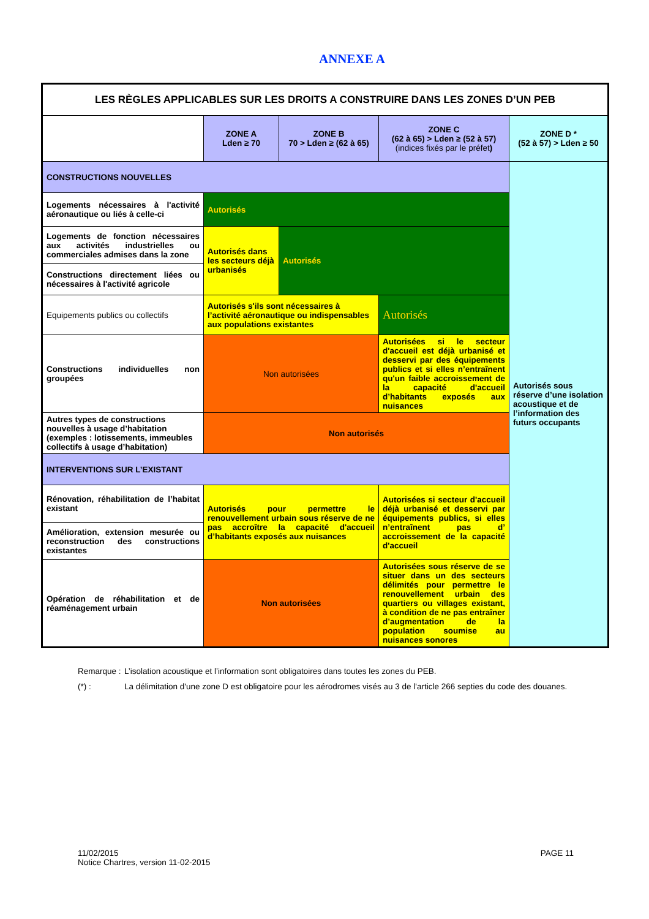ANNEXE A
| LES RÈGLES APPLICABLES SUR LES DROITS A CONSTRUIRE DANS LES ZONES D’UN PEB | | | | |
| | ZONE A Lden ≥ 70 | ZONE B 70 > Lden ≥ (62 à 65) | ZONE C (62 à 65) > Lden ≥ (52 à 57) (indices fixés par le préfet ) | ZONE D * (52 à 57) > Lden ≥ 50 |
| CONSTRUCTIONS NOUVELLES | | | | Autorisés sous réserve d’une isolation acoustique et de l’information des futurs occupants |
| Logements nécessaires à l'activité aéronautique ou liés à celle-ci | Autorisés | | | |
| Logements de fonction nécessaires aux activités industrielles ou commerciales admises dans la zone | Autorisés dans les secteurs déjà urbanisés | Autorisés | | |
| Constructions directement liées ou nécessaires à l'activité agricole | | | | |
| Equipements publics ou collectifs | Autorisés s'ils sont nécessaires à l’activité aéronautique ou indispensables aux populations existantes | | Autorisés | |
| Constructions individuelles non groupées | Non autorisées | | Autorisées si le secteur d'accueil est déjà urbanisé et desservi par des équipements publics et si elles n’entraînent qu'un faible accroissement de la capacité d'accueil d’habitants exposés aux nuisances | |
| Autres types de constructions nouvelles à usage d’habitation (exemples : lotissements, immeubles collectifs à usage d’habitation) | Non autorisés | | | |
| INTERVENTIONS SUR L’EXISTANT | | | | |
| Rénovation, réhabilitation de l’habitat existant | Autorisés pour permettre le renouvellement urbain sous réserve de ne pas accroître la capacité d'accueil d’habitants exposés aux nuisances | | Autorisées si secteur d'accueil déjà urbanisé et desservi par équipements publics, si elles n’entraînent pas d’ accroissement de la capacité d'accueil | |
| Amélioration, extension mesurée ou reconstruction des constructions existantes | | | | |
| Opération de réhabilitation et de réaménagement urbain | Non autorisées | | Autorisées sous réserve de se situer dans un des secteurs délimités pour permettre le renouvellement urbain des quartiers ou villages existant, à condition de ne pas entraîner d’augmentation de la population soumise au nuisances sonores | |
Remarque : L’isolation acoustique et l’information sont obligatoires dans toutes les zones du PEB.
(*) : La délimitation d'une zone D est obligatoire pour les aérodromes visés au 3 de l'article 266 septies du code des douanes.
11/02/2015
Notice Chartres, version 11-02-2015
PAGE 11